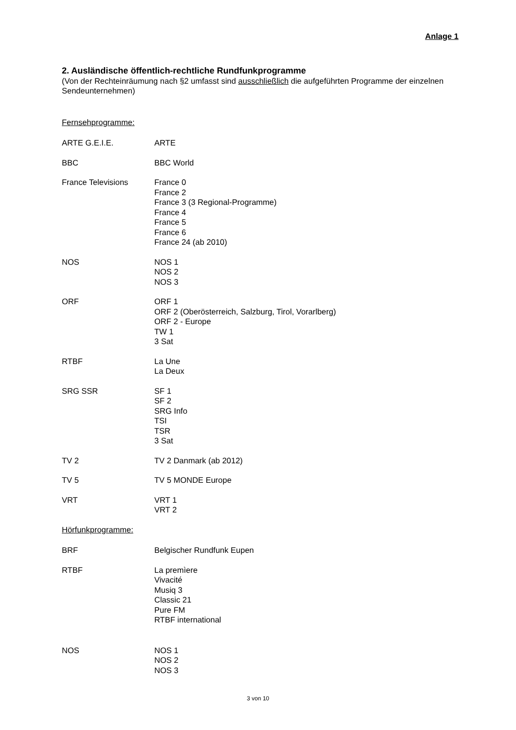Anlage 1
2. Ausländische öffentlich-rechtliche Rundfunkprogramme
(Von der Rechteinräumung nach §2 umfasst sind ausschließlich die aufgeführten Programme der einzelnen Sendeunternehmen)
Fernsehprogramme:
ARTE G.E.I.E. ARTE
BBC BBC World
France Televisions France 0
France 2
France 3 (3 Regional-Programme)
France 4
France 5
France 6
France 24 (ab 2010)
NOS NOS 1
NOS 2
NOS 3
ORF ORF 1
ORF 2 (Oberösterreich, Salzburg, Tirol, Vorarlberg)
ORF 2 - Europe
TW 1
3 Sat
RTBF La Une
La Deux
SRG SSR SF 1
SF 2
SRG Info
TSI
TSR
3 Sat
TV 2 TV 2 Danmark (ab 2012)
TV 5 TV 5 MONDE Europe
VRT VRT 1
VRT 2
Hörfunkprogramme:
BRF Belgischer Rundfunk Eupen
RTBF La premìere
Vivacité
Musiq 3
Classic 21
Pure FM
RTBF international
NOS NOS 1
NOS 2
NOS 3
3 von 10